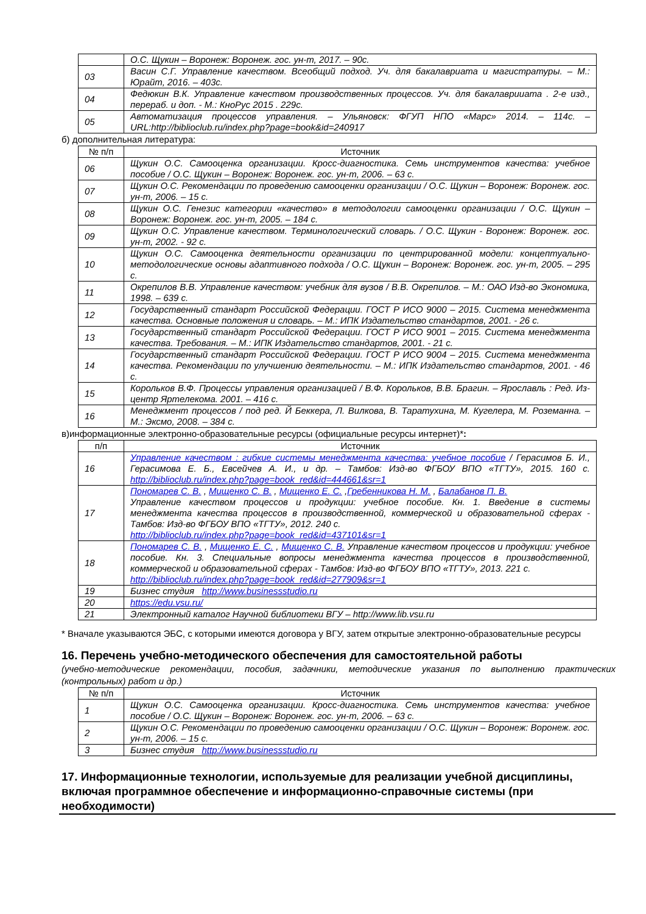| | О.С. Щукин – Воронеж: Воронеж. гос. ун-т, 2017. – 90с. |
| 03 | Васин С.Г. Управление качеством. Всеобщий подход. Уч. для бакалавриата и магистратуры. – М.: Юрайт, 2016. – 403с. |
| 04 | Федюкин В.К. Управление качеством производственных процессов. Уч. для бакалаврииата . 2-е изд., перераб. и доп. - М.: КноРус 2015 . 229с. |
| 05 | Автоматизация процессов управления. – Ульяновск: ФГУП НПО «Марс» 2014. – 114с. – URL:http://biblioclub.ru/index.php?page=book&id=240917 |
б) дополнительная литература:
| № п/п | Источник |
| --- | --- |
| 06 | Щукин О.С. Самооценка организации. Кросс-диагностика. Семь инструментов качества: учебное пособие / О.С. Щукин – Воронеж: Воронеж. гос. ун-т, 2006. – 63 с. |
| 07 | Щукин О.С. Рекомендации по проведению самооценки организации / О.С. Щукин – Воронеж: Воронеж. гос. ун-т, 2006. – 15 с. |
| 08 | Щукин О.С. Генезис категории «качество» в методологии самооценки организации / О.С. Щукин – Воронеж: Воронеж. гос. ун-т, 2005. – 184 с. |
| 09 | Щукин О.С. Управление качеством. Терминологический словарь. / О.С. Щукин - Воронеж: Воронеж. гос. ун-т, 2002. - 92 с. |
| 10 | Щукин О.С. Самооценка деятельности организации по центрированной модели: концептуально-методологические основы адаптивного подхода / О.С. Щукин – Воронеж: Воронеж. гос. ун-т, 2005. – 295 с. |
| 11 | Окрепилов В.В. Управление качеством: учебник для вузов / В.В. Окрепилов. – М.: ОАО Изд-во Экономика, 1998. – 639 с. |
| 12 | Государственный стандарт Российской Федерации. ГОСТ Р ИСО 9000 – 2015. Система менеджмента качества. Основные положения и словарь. – М.: ИПК Издательство стандартов, 2001. - 26 с. |
| 13 | Государственный стандарт Российской Федерации. ГОСТ Р ИСО 9001 – 2015. Система менеджмента качества. Требования. – М.: ИПК Издательство стандартов, 2001. - 21 с. |
| 14 | Государственный стандарт Российской Федерации. ГОСТ Р ИСО 9004 – 2015. Система менеджмента качества. Рекомендации по улучшению деятельности. – М.: ИПК Издательство стандартов, 2001. - 46 с. |
| 15 | Корольков В.Ф. Процессы управления организацией / В.Ф. Корольков, В.В. Брагин. – Ярославль : Ред. Из-центр Яртелекома. 2001. – 416 с. |
| 16 | Менеджмент процессов / под ред. Й Беккера, Л. Вилкова, В. Таратухина, М. Кугелера, М. Роземанна. – М.: Эксмо, 2008. – 384 с. |
в)информационные электронно-образовательные ресурсы (официальные ресурсы интернет)*:
| п/п | Источник |
| --- | --- |
| 16 | Управление качеством : гибкие системы менеджмента качества: учебное пособие / Герасимов Б. И., Герасимова Е. Б., Евсейчев А. И., и др. – Тамбов: Изд-во ФГБОУ ВПО «ТГТУ», 2015. 160 с. http://biblioclub.ru/index.php?page=book_red&id=444661&sr=1 |
| 17 | Пономарев С. В. , Мищенко С. В. , Мищенко Е. С. , Гребенникова Н. М. , Балабанов П. В. Управление качеством процессов и продукции: учебное пособие. Кн. 1. Введение в системы менеджмента качества процессов в производственной, коммерческой и образовательной сферах - Тамбов: Изд-во ФГБОУ ВПО «ТГТУ», 2012. 240 с. http://biblioclub.ru/index.php?page=book_red&id=437101&sr=1 |
| 18 | Пономарев С. В. , Мищенко Е. С. , Мищенко С. В. Управление качеством процессов и продукции: учебное пособие. Кн. 3. Специальные вопросы менеджмента качества процессов в производственной, коммерческой и образовательной сферах - Тамбов: Изд-во ФГБОУ ВПО «ТГТУ», 2013. 221 с. http://biblioclub.ru/index.php?page=book_red&id=277909&sr=1 |
| 19 | Бизнес студия http://www.businessstudio.ru |
| 20 | https://edu.vsu.ru/ |
| 21 | Электронный каталог Научной библиотеки ВГУ – http://www.lib.vsu.ru |
* Вначале указываются ЭБС, с которыми имеются договора у ВГУ, затем открытые электронно-образовательные ресурсы
16. Перечень учебно-методического обеспечения для самостоятельной работы
(учебно-методические рекомендации, пособия, задачники, методические указания по выполнению практических (контрольных) работ и др.)
| № п/п | Источник |
| --- | --- |
| 1 | Щукин О.С. Самооценка организации. Кросс-диагностика. Семь инструментов качества: учебное пособие / О.С. Щукин – Воронеж: Воронеж. гос. ун-т, 2006. – 63 с. |
| 2 | Щукин О.С. Рекомендации по проведению самооценки организации / О.С. Щукин – Воронеж: Воронеж. гос. ун-т, 2006. – 15 с. |
| 3 | Бизнес студия http://www.businessstudio.ru |
17. Информационные технологии, используемые для реализации учебной дисциплины, включая программное обеспечение и информационно-справочные системы (при необходимости)